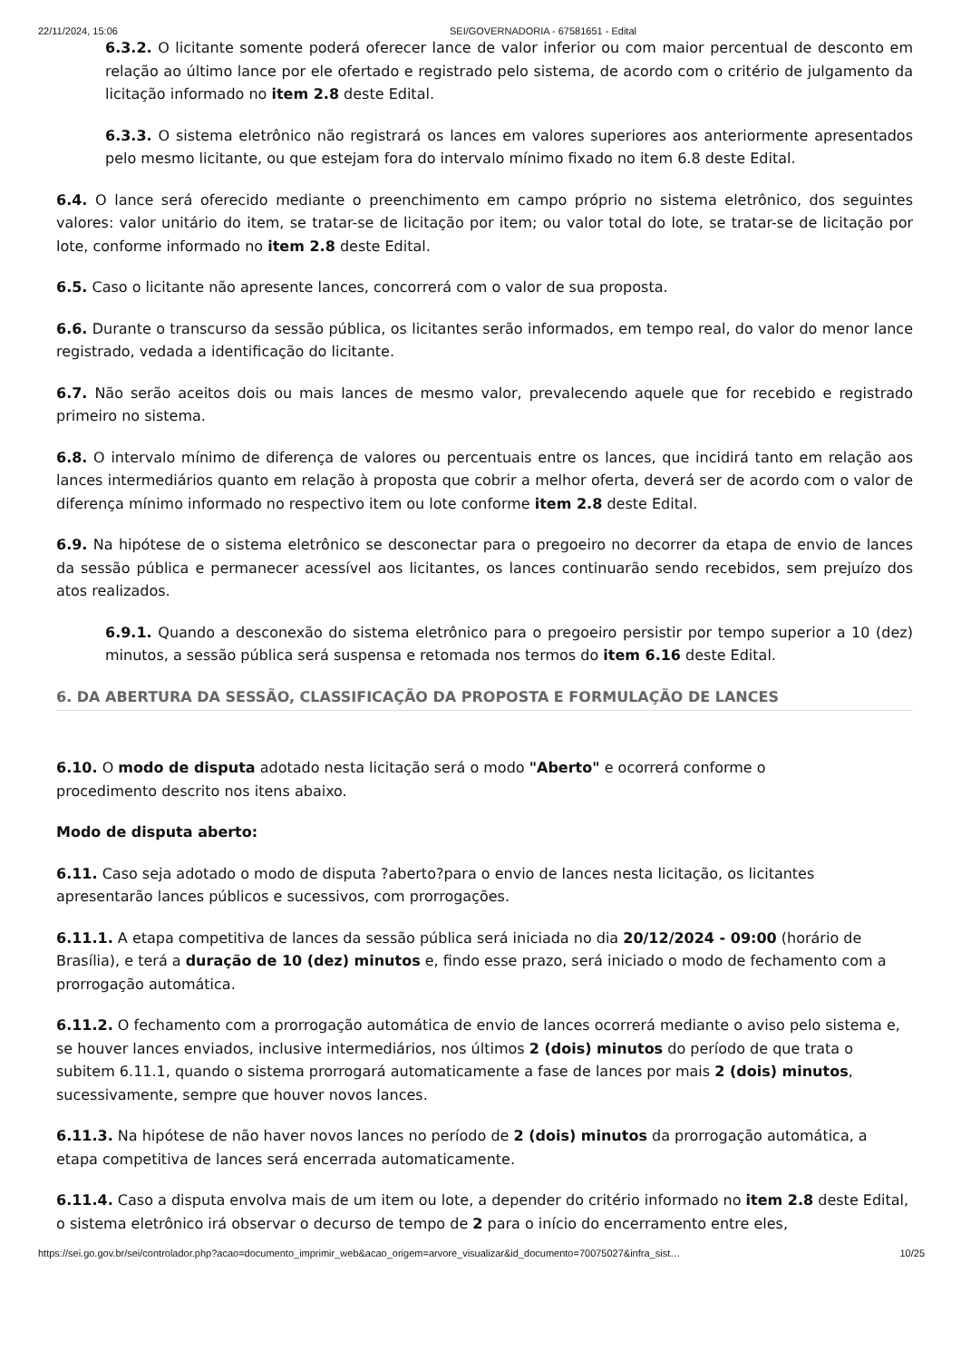22/11/2024, 15:06 SEI/GOVERNADORIA - 67581651 - Edital
6.3.2. O licitante somente poderá oferecer lance de valor inferior ou com maior percentual de desconto em relação ao último lance por ele ofertado e registrado pelo sistema, de acordo com o critério de julgamento da licitação informado no item 2.8 deste Edital.
6.3.3. O sistema eletrônico não registrará os lances em valores superiores aos anteriormente apresentados pelo mesmo licitante, ou que estejam fora do intervalo mínimo fixado no item 6.8 deste Edital.
6.4. O lance será oferecido mediante o preenchimento em campo próprio no sistema eletrônico, dos seguintes valores: valor unitário do item, se tratar-se de licitação por item; ou valor total do lote, se tratar-se de licitação por lote, conforme informado no item 2.8 deste Edital.
6.5. Caso o licitante não apresente lances, concorrerá com o valor de sua proposta.
6.6. Durante o transcurso da sessão pública, os licitantes serão informados, em tempo real, do valor do menor lance registrado, vedada a identificação do licitante.
6.7. Não serão aceitos dois ou mais lances de mesmo valor, prevalecendo aquele que for recebido e registrado primeiro no sistema.
6.8. O intervalo mínimo de diferença de valores ou percentuais entre os lances, que incidirá tanto em relação aos lances intermediários quanto em relação à proposta que cobrir a melhor oferta, deverá ser de acordo com o valor de diferença mínimo informado no respectivo item ou lote conforme item 2.8 deste Edital.
6.9. Na hipótese de o sistema eletrônico se desconectar para o pregoeiro no decorrer da etapa de envio de lances da sessão pública e permanecer acessível aos licitantes, os lances continuarão sendo recebidos, sem prejuízo dos atos realizados.
6.9.1. Quando a desconexão do sistema eletrônico para o pregoeiro persistir por tempo superior a 10 (dez) minutos, a sessão pública será suspensa e retomada nos termos do item 6.16 deste Edital.
6. DA ABERTURA DA SESSÃO, CLASSIFICAÇÃO DA PROPOSTA E FORMULAÇÃO DE LANCES
6.10. O modo de disputa adotado nesta licitação será o modo "Aberto" e ocorrerá conforme o
procedimento descrito nos itens abaixo.
Modo de disputa aberto:
6.11. Caso seja adotado o modo de disputa ?aberto?para o envio de lances nesta licitação, os licitantes apresentarão lances públicos e sucessivos, com prorrogações.
6.11.1. A etapa competitiva de lances da sessão pública será iniciada no dia 20/12/2024 - 09:00 (horário de Brasília), e terá a duração de 10 (dez) minutos e, findo esse prazo, será iniciado o modo de fechamento com a prorrogação automática.
6.11.2. O fechamento com a prorrogação automática de envio de lances ocorrerá mediante o aviso pelo sistema e, se houver lances enviados, inclusive intermediários, nos últimos 2 (dois) minutos do período de que trata o subitem 6.11.1, quando o sistema prorrogará automaticamente a fase de lances por mais 2 (dois) minutos, sucessivamente, sempre que houver novos lances.
6.11.3. Na hipótese de não haver novos lances no período de 2 (dois) minutos da prorrogação automática, a etapa competitiva de lances será encerrada automaticamente.
6.11.4. Caso a disputa envolva mais de um item ou lote, a depender do critério informado no item 2.8 deste Edital, o sistema eletrônico irá observar o decurso de tempo de 2 para o início do encerramento entre eles,
https://sei.go.gov.br/sei/controlador.php?acao=documento_imprimir_web&acao_origem=arvore_visualizar&id_documento=70075027&infra_sist… 10/25